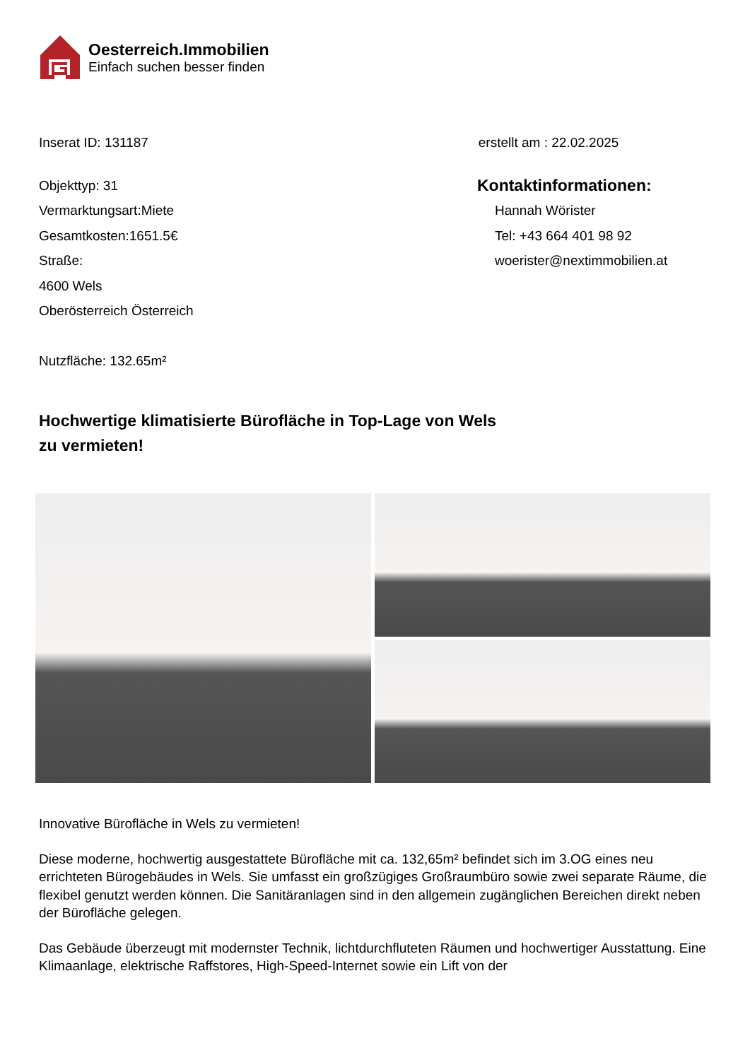Oesterreich.Immobilien
Einfach suchen besser finden
Inserat ID: 131187 erstellt am : 22.02.2025
Objekttyp: 31
Vermarktungsart:Miete
Gesamtkosten:1651.5€
Straße:
4600 Wels
Oberösterreich Österreich
Nutzfläche: 132.65m²
Kontaktinformationen:
Hannah Wörister
Tel: +43 664 401 98 92
woerister@nextimmobilien.at
Hochwertige klimatisierte Bürofläche in Top-Lage von Wels zu vermieten!
Innovative Bürofläche in Wels zu vermieten!
Diese moderne, hochwertig ausgestattete Bürofläche mit ca. 132,65m² befindet sich im 3.OG eines neu errichteten Bürogebäudes in Wels. Sie umfasst ein großzügiges Großraumbüro sowie zwei separate Räume, die flexibel genutzt werden können. Die Sanitäranlagen sind in den allgemein zugänglichen Bereichen direkt neben der Bürofläche gelegen.
Das Gebäude überzeugt mit modernster Technik, lichtdurchfluteten Räumen und hochwertiger Ausstattung. Eine Klimaanlage, elektrische Raffstores, High-Speed-Internet sowie ein Lift von der